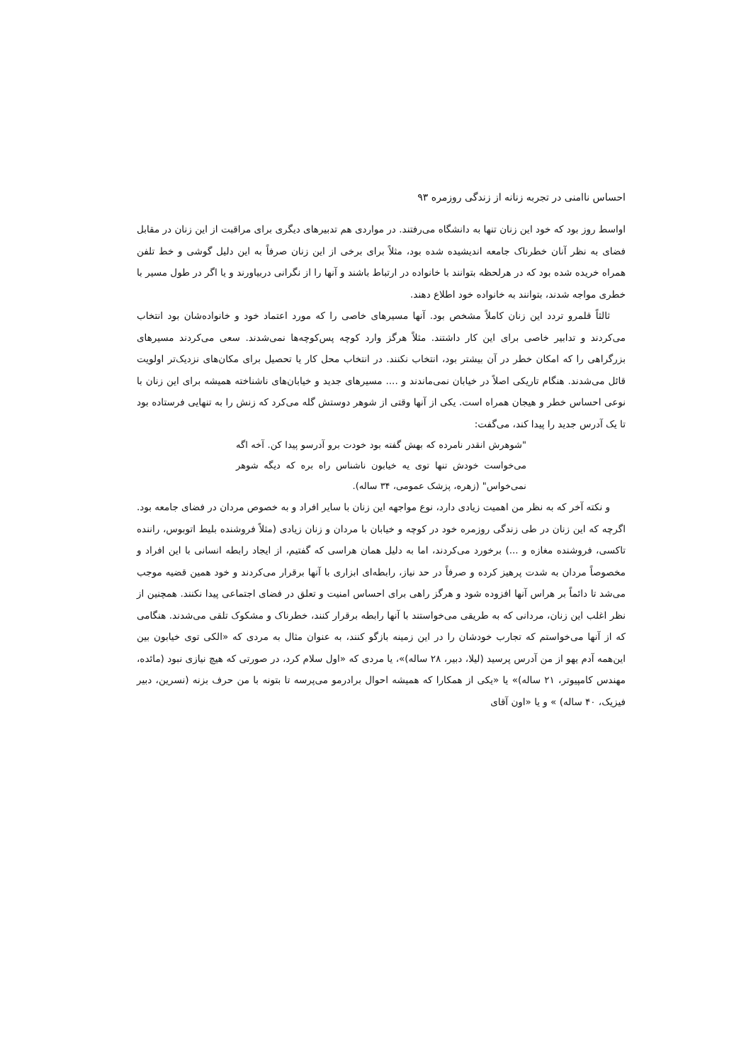احساس ناامنی در تجربه زنانه از زندگی روزمره ۹۳
اواسط روز بود که خود این زنان تنها به دانشگاه می‌رفتند. در مواردی هم تدبیرهای دیگری برای مراقبت از این زنان در مقابل فضای به نظر آنان خطرناک جامعه اندیشیده شده بود، مثلاً برای برخی از این زنان صرفاً به این دلیل گوشی و خط تلفن همراه خریده شده بود که در هرلحظه بتوانند با خانواده در ارتباط باشند و آنها را از نگرانی دربیاورند و یا اگر در طول مسیر با خطری مواجه شدند، بتوانند به خانواده خود اطلاع دهند.
ثالثاً قلمرو تردد این زنان کاملاً مشخص بود. آنها مسیرهای خاصی را که مورد اعتماد خود و خانواده‌شان بود انتخاب می‌کردند و تدابیر خاصی برای این کار داشتند. مثلاً هرگز وارد کوچه پس‌کوچه‌ها نمی‌شدند. سعی می‌کردند مسیرهای بزرگراهی را که امکان خطر در آن بیشتر بود، انتخاب نکنند. در انتخاب محل کار یا تحصیل برای مکان‌های نزدیک‌تر اولویت قائل می‌شدند. هنگام تاریکی اصلاً در خیابان نمی‌ماندند و .... مسیرهای جدید و خیابان‌های ناشناخته همیشه برای این زنان با نوعی احساس خطر و هیجان همراه است. یکی از آنها وقتی از شوهر دوستش گله می‌کرد که زنش را به تنهایی فرستاده بود تا یک آدرس جدید را پیدا کند، می‌گفت:
"شوهرش انقدر نامرده که بهش گفته بود خودت برو آدرسو پیدا کن. آخه اگه می‌خواست خودش تنها توی یه خیابون ناشناس راه بره که دیگه شوهر نمی‌خواس" (زهره، پزشک عمومی، ۳۴ ساله).
و نکته آخر که به نظر من اهمیت زیادی دارد، نوع مواجهه این زنان با سایر افراد و به خصوص مردان در فضای جامعه بود. اگرچه که این زنان در طی زندگی روزمره خود در کوچه و خیابان با مردان و زنان زیادی (مثلاً فروشنده بلیط اتوبوس، راننده تاکسی، فروشنده مغازه و ...) برخورد می‌کردند، اما به دلیل همان هراسی که گفتیم، از ایجاد رابطه انسانی با این افراد و مخصوصاً مردان به شدت پرهیز کرده و صرفاً در حد نیاز، رابطه‌ای ابزاری با آنها برقرار می‌کردند و خود همین قضیه موجب می‌شد تا دائماً بر هراس آنها افزوده شود و هرگز راهی برای احساس امنیت و تعلق در فضای اجتماعی پیدا نکنند. همچنین از نظر اغلب این زنان، مردانی که به طریقی می‌خواستند با آنها رابطه برقرار کنند، خطرناک و مشکوک تلقی می‌شدند. هنگامی که از آنها می‌خواستم که تجارب خودشان را در این زمینه بازگو کنند، به عنوان مثال به مردی که «الکی توی خیابون بین این‌همه آدم یهو از من آدرس پرسید (لیلا، دبیر، ۲۸ ساله)»، یا مردی که «اول سلام کرد، در صورتی که هیچ نیازی نبود (مائده، مهندس کامپیوتر، ۲۱ ساله)» یا «یکی از همکارا که همیشه احوال برادرمو می‌پرسه تا بتونه با من حرف بزنه (نسرین، دبیر فیزیک، ۴۰ ساله) » و یا «اون آقای